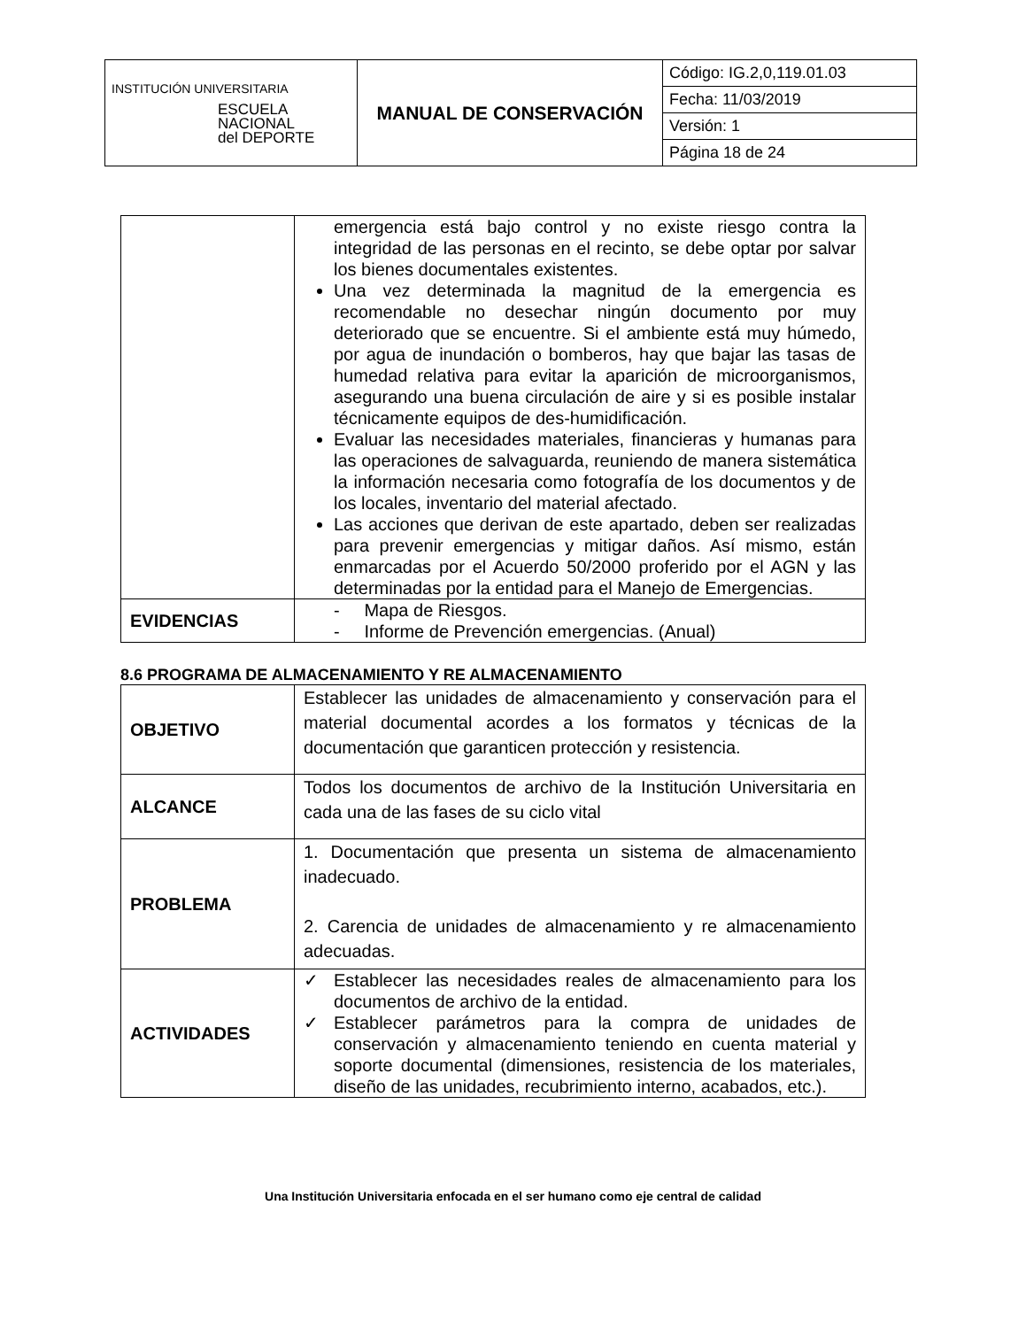| INSTITUCIÓN UNIVERSITARIA ESCUELA NACIONAL del DEPORTE | MANUAL DE CONSERVACIÓN | Código: IG.2,0,119.01.03 |
| | | Fecha: 11/03/2019 |
| | | Versión: 1 |
| | | Página 18 de 24 |
| | emergencia está bajo control y no existe riesgo contra la integridad de las personas en el recinto, se debe optar por salvar los bienes documentales existentes. Una vez determinada la magnitud de la emergencia es recomendable no desechar ningún documento por muy deteriorado que se encuentre. Si el ambiente está muy húmedo, por agua de inundación o bomberos, hay que bajar las tasas de humedad relativa para evitar la aparición de microorganismos, asegurando una buena circulación de aire y si es posible instalar técnicamente equipos de des-humidificación. Evaluar las necesidades materiales, financieras y humanas para las operaciones de salvaguarda, reuniendo de manera sistemática la información necesaria como fotografía de los documentos y de los locales, inventario del material afectado. Las acciones que derivan de este apartado, deben ser realizadas para prevenir emergencias y mitigar daños. Así mismo, están enmarcadas por el Acuerdo 50/2000 proferido por el AGN y las determinadas por la entidad para el Manejo de Emergencias. |
| EVIDENCIAS | - Mapa de Riesgos. - Informe de Prevención emergencias. (Anual) |
8.6 PROGRAMA DE ALMACENAMIENTO Y RE ALMACENAMIENTO
| OBJETIVO | Establecer las unidades de almacenamiento y conservación para el material documental acordes a los formatos y técnicas de la documentación que garanticen protección y resistencia. |
| ALCANCE | Todos los documentos de archivo de la Institución Universitaria en cada una de las fases de su ciclo vital |
| PROBLEMA | 1. Documentación que presenta un sistema de almacenamiento inadecuado. 2. Carencia de unidades de almacenamiento y re almacenamiento adecuadas. |
| ACTIVIDADES | ✓ Establecer las necesidades reales de almacenamiento para los documentos de archivo de la entidad. ✓ Establecer parámetros para la compra de unidades de conservación y almacenamiento teniendo en cuenta material y soporte documental (dimensiones, resistencia de los materiales, diseño de las unidades, recubrimiento interno, acabados, etc.). |
Una Institución Universitaria enfocada en el ser humano como eje central de calidad